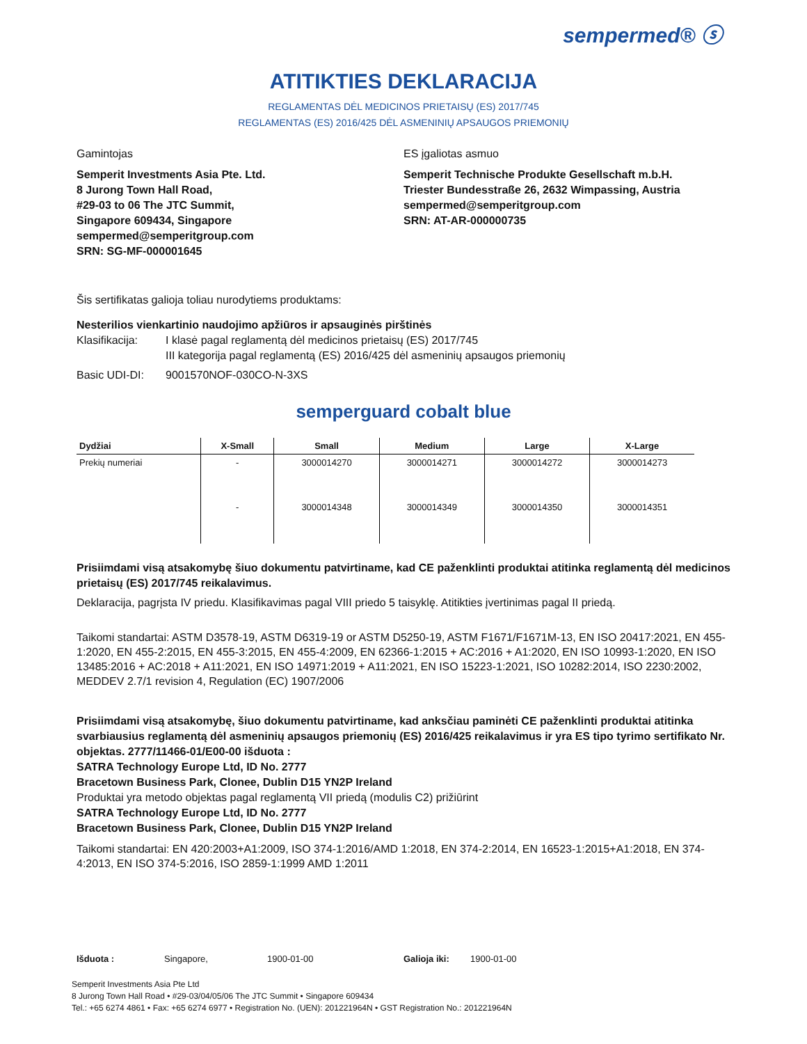sempermed® ⓢ
ATITIKTIES DEKLARACIJA
REGLAMENTAS DĖL MEDICINOS PRIETAISŲ (ES) 2017/745
REGLAMENTAS (ES) 2016/425 DĖL ASMENINIŲ APSAUGOS PRIEMONIŲ
Gamintojas
Semperit Investments Asia Pte. Ltd.
8 Jurong Town Hall Road,
#29-03 to 06 The JTC Summit,
Singapore 609434, Singapore
sempermed@semperitgroup.com
SRN: SG-MF-000001645
ES įgaliotas asmuo
Semperit Technische Produkte Gesellschaft m.b.H.
Triester Bundesstraße 26, 2632 Wimpassing, Austria
sempermed@semperitgroup.com
SRN: AT-AR-000000735
Šis sertifikatas galioja toliau nurodytiems produktams:
Nesterilios vienkartinio naudojimo apžiūros ir apsauginės pirštinės
Klasifikacija: I klasė pagal reglamentą dėl medicinos prietaisų (ES) 2017/745
III kategorija pagal reglamentą (ES) 2016/425 dėl asmeninių apsaugos priemonių
Basic UDI-DI: 9001570NOF-030CO-N-3XS
semperguard cobalt blue
| Dydžiai | X-Small | Small | Medium | Large | X-Large |
| --- | --- | --- | --- | --- | --- |
| Prekių numeriai | - | 3000014270 | 3000014271 | 3000014272 | 3000014273 |
| | - | 3000014348 | 3000014349 | 3000014350 | 3000014351 |
Prisiimdami visą atsakomybę šiuo dokumentu patvirtiname, kad CE paženklinti produktai atitinka reglamentą dėl medicinos prietaisų (ES) 2017/745 reikalavimus.
Deklaracija, pagrįsta IV priedu. Klasifikavimas pagal VIII priedo 5 taisyklę. Atitikties įvertinimas pagal II priedą.
Taikomi standartai: ASTM D3578-19, ASTM D6319-19 or ASTM D5250-19, ASTM F1671/F1671M-13, EN ISO 20417:2021, EN 455-1:2020, EN 455-2:2015, EN 455-3:2015, EN 455-4:2009, EN 62366-1:2015 + AC:2016 + A1:2020, EN ISO 10993-1:2020, EN ISO 13485:2016 + AC:2018 + A11:2021, EN ISO 14971:2019 + A11:2021, EN ISO 15223-1:2021, ISO 10282:2014, ISO 2230:2002, MEDDEV 2.7/1 revision 4, Regulation (EC) 1907/2006
Prisiimdami visą atsakomybę, šiuo dokumentu patvirtiname, kad anksčiau paminėti CE paženklinti produktai atitinka svarbiausius reglamentą dėl asmeninių apsaugos priemonių (ES) 2016/425 reikalavimus ir yra ES tipo tyrimo sertifikato Nr. objektas. 2777/11466-01/E00-00 išduota :
SATRA Technology Europe Ltd, ID No. 2777
Bracetown Business Park, Clonee, Dublin D15 YN2P Ireland
Produktai yra metodo objektas pagal reglamentą VII priedą (modulis C2) prižiūrint
SATRA Technology Europe Ltd, ID No. 2777
Bracetown Business Park, Clonee, Dublin D15 YN2P Ireland
Taikomi standartai: EN 420:2003+A1:2009, ISO 374-1:2016/AMD 1:2018, EN 374-2:2014, EN 16523-1:2015+A1:2018, EN 374-4:2013, EN ISO 374-5:2016, ISO 2859-1:1999 AMD 1:2011
Išduota : Singapore, 1900-01-00 Galioja iki: 1900-01-00
Semperit Investments Asia Pte Ltd
8 Jurong Town Hall Road • #29-03/04/05/06 The JTC Summit • Singapore 609434
Tel.: +65 6274 4861 • Fax: +65 6274 6977 • Registration No. (UEN): 201221964N • GST Registration No.: 201221964N